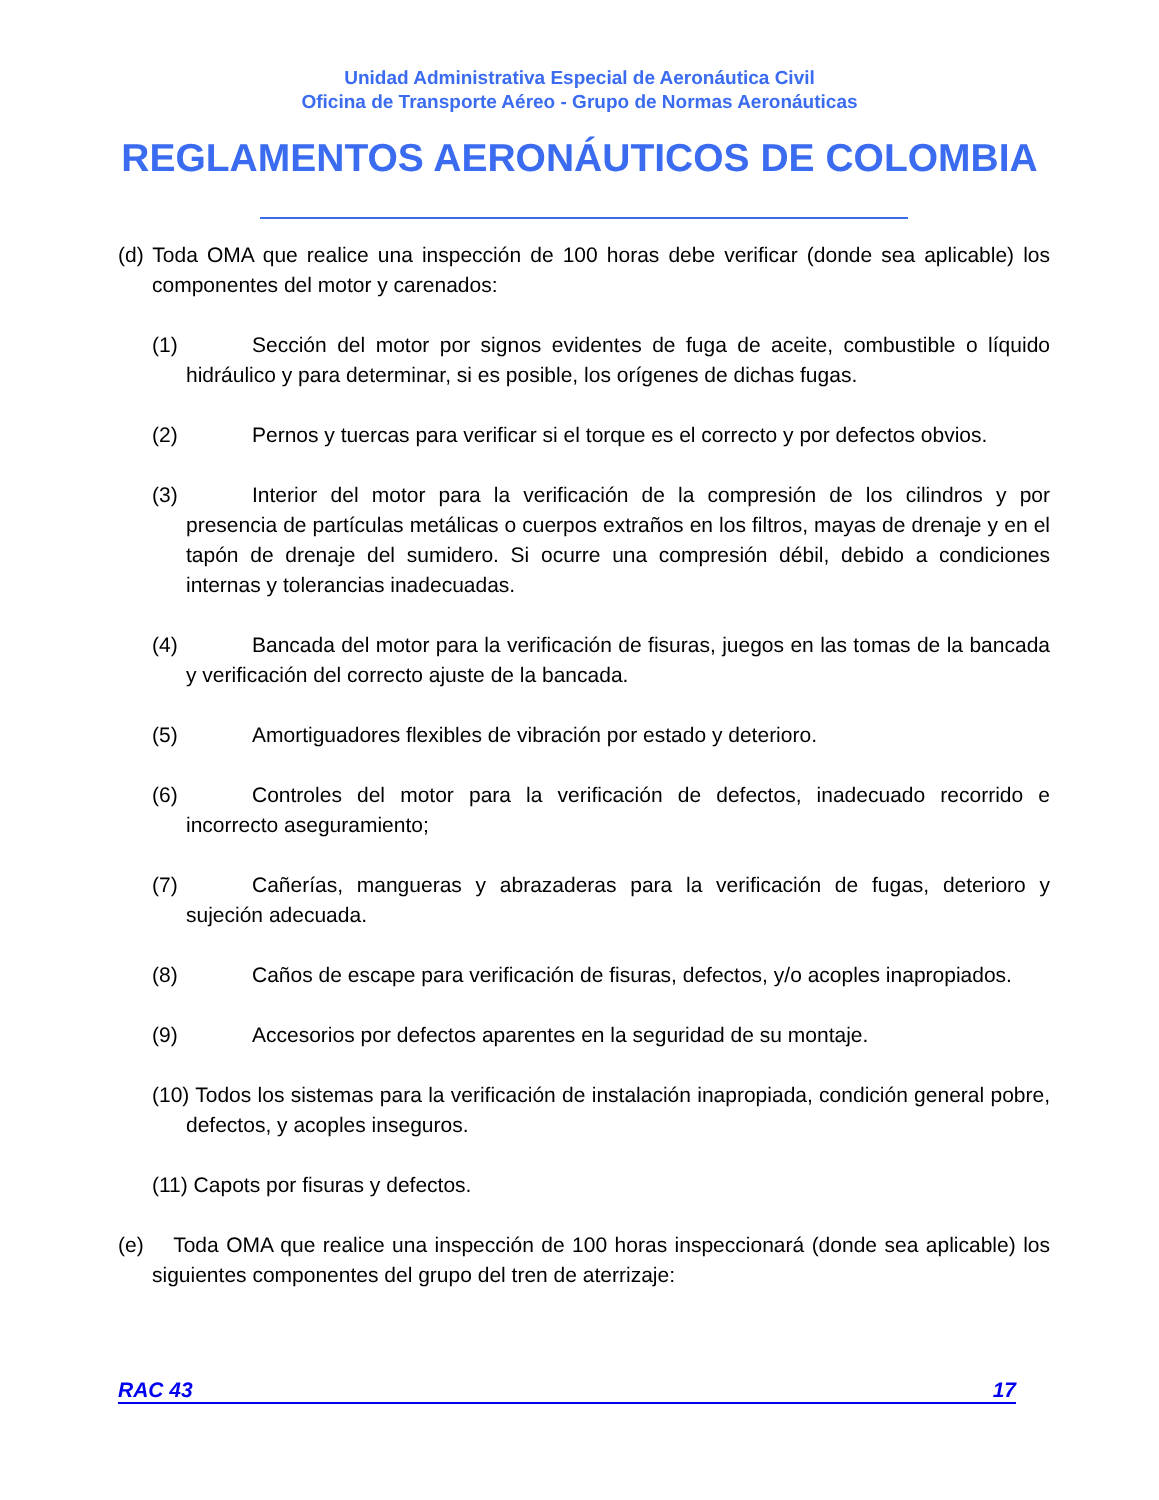Unidad Administrativa Especial de Aeronáutica Civil
Oficina de Transporte Aéreo - Grupo de Normas Aeronáuticas
REGLAMENTOS AERONÁUTICOS DE COLOMBIA
(d) Toda OMA que realice una inspección de 100 horas debe verificar (donde sea aplicable) los componentes del motor y carenados:
(1) Sección del motor por signos evidentes de fuga de aceite, combustible o líquido hidráulico y para determinar, si es posible, los orígenes de dichas fugas.
(2) Pernos y tuercas para verificar si el torque es el correcto y por defectos obvios.
(3) Interior del motor para la verificación de la compresión de los cilindros y por presencia de partículas metálicas o cuerpos extraños en los filtros, mayas de drenaje y en el tapón de drenaje del sumidero. Si ocurre una compresión débil, debido a condiciones internas y tolerancias inadecuadas.
(4) Bancada del motor para la verificación de fisuras, juegos en las tomas de la bancada y verificación del correcto ajuste de la bancada.
(5) Amortiguadores flexibles de vibración por estado y deterioro.
(6) Controles del motor para la verificación de defectos, inadecuado recorrido e incorrecto aseguramiento;
(7) Cañerías, mangueras y abrazaderas para la verificación de fugas, deterioro y sujeción adecuada.
(8) Caños de escape para verificación de fisuras, defectos, y/o acoples inapropiados.
(9) Accesorios por defectos aparentes en la seguridad de su montaje.
(10) Todos los sistemas para la verificación de instalación inapropiada, condición general pobre, defectos, y acoples inseguros.
(11) Capots por fisuras y defectos.
(e) Toda OMA que realice una inspección de 100 horas inspeccionará (donde sea aplicable) los siguientes componentes del grupo del tren de aterrizaje:
RAC 43 17